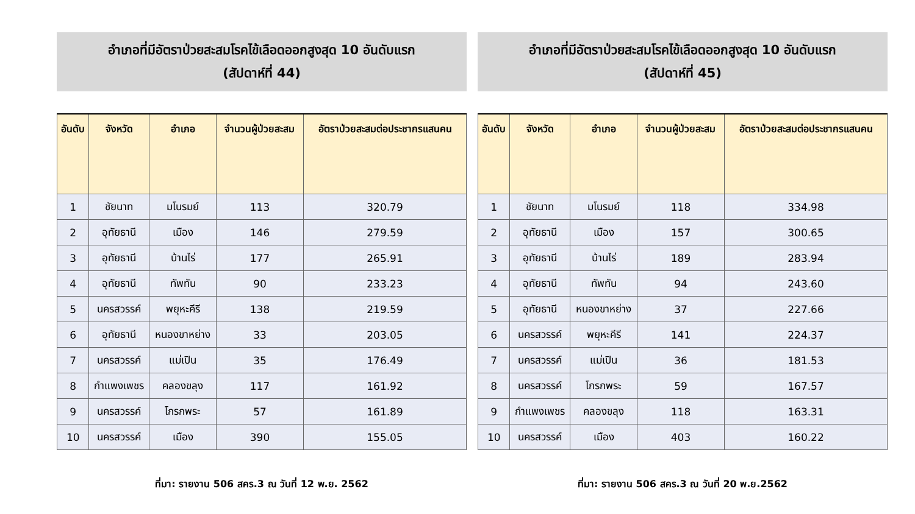อำเภอที่มีอัตราป่วยสะสมโรคไข้เลือดออกสูงสุด 10 อันดับแรก
(สัปดาห์ที่ 44)
| อันดับ | จังหวัด | อำเภอ | จำนวนผู้ป่วยสะสม | อัตราป่วยสะสมต่อประชากรแสนคน |
| --- | --- | --- | --- | --- |
| 1 | ชัยนาท | มโนรมย์ | 113 | 320.79 |
| 2 | อุทัยธานี | เมือง | 146 | 279.59 |
| 3 | อุทัยธานี | บ้านไร่ | 177 | 265.91 |
| 4 | อุทัยธานี | ทัพทัน | 90 | 233.23 |
| 5 | นครสวรรค์ | พยุหะคีรี | 138 | 219.59 |
| 6 | อุทัยธานี | หนองขาหย่าง | 33 | 203.05 |
| 7 | นครสวรรค์ | แม่เปิน | 35 | 176.49 |
| 8 | กำแพงเพชร | คลองขลุง | 117 | 161.92 |
| 9 | นครสวรรค์ | โกรกพระ | 57 | 161.89 |
| 10 | นครสวรรค์ | เมือง | 390 | 155.05 |
ที่มา: รายงาน 506 สคร.3 ณ วันที่ 12 พ.ย. 2562
อำเภอที่มีอัตราป่วยสะสมโรคไข้เลือดออกสูงสุด 10 อันดับแรก
(สัปดาห์ที่ 45)
| อันดับ | จังหวัด | อำเภอ | จำนวนผู้ป่วยสะสม | อัตราป่วยสะสมต่อประชากรแสนคน |
| --- | --- | --- | --- | --- |
| 1 | ชัยนาท | มโนรมย์ | 118 | 334.98 |
| 2 | อุทัยธานี | เมือง | 157 | 300.65 |
| 3 | อุทัยธานี | บ้านไร่ | 189 | 283.94 |
| 4 | อุทัยธานี | ทัพทัน | 94 | 243.60 |
| 5 | อุทัยธานี | หนองขาหย่าง | 37 | 227.66 |
| 6 | นครสวรรค์ | พยุหะคีรี | 141 | 224.37 |
| 7 | นครสวรรค์ | แม่เปิน | 36 | 181.53 |
| 8 | นครสวรรค์ | โกรกพระ | 59 | 167.57 |
| 9 | กำแพงเพชร | คลองขลุง | 118 | 163.31 |
| 10 | นครสวรรค์ | เมือง | 403 | 160.22 |
ที่มา: รายงาน 506 สคร.3 ณ วันที่ 20 พ.ย.2562